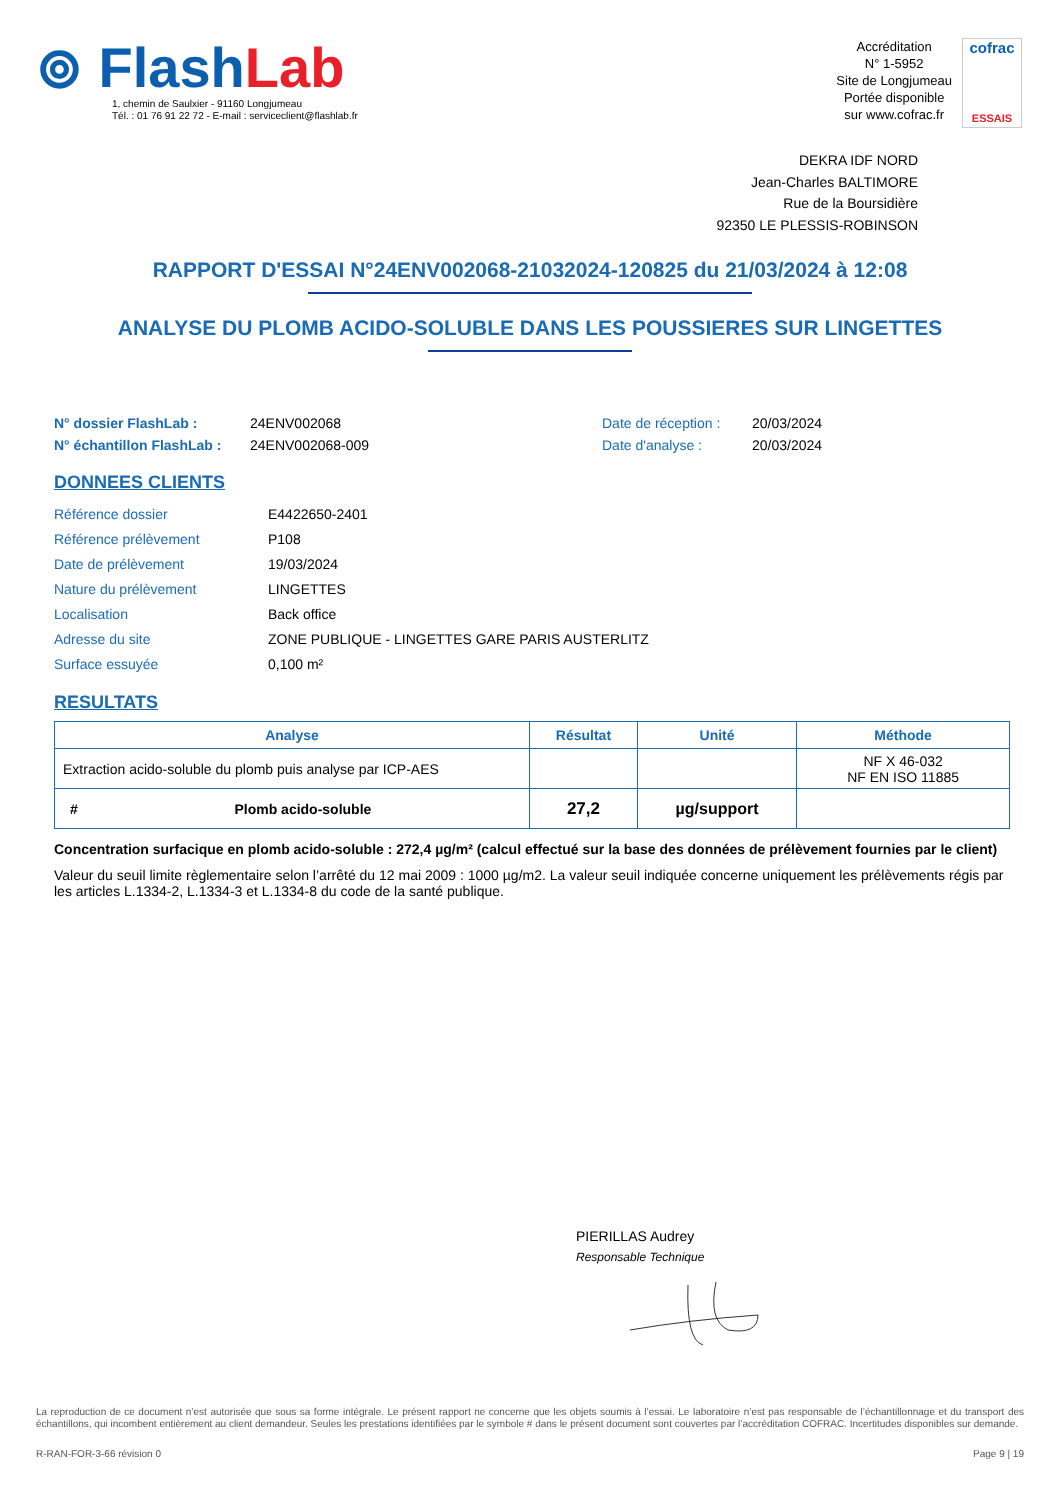⊚ FlashLab
1, chemin de Saulxier - 91160 Longjumeau
Tél. : 01 76 91 22 72 - E-mail : serviceclient@flashlab.fr
Accréditation
N° 1-5952
Site de Longjumeau
Portée disponible
sur www.cofrac.fr
cofrac
ESSAIS
DEKRA IDF NORD
Jean-Charles BALTIMORE
Rue de la Boursidière
92350 LE PLESSIS-ROBINSON
RAPPORT D'ESSAI N°24ENV002068-21032024-120825 du 21/03/2024 à 12:08
ANALYSE DU PLOMB ACIDO-SOLUBLE DANS LES POUSSIERES SUR LINGETTES
N° dossier FlashLab :
N° échantillon FlashLab :
24ENV002068
24ENV002068-009
Date de réception :
Date d'analyse :
20/03/2024
20/03/2024
DONNEES CLIENTS
| Référence dossier | E4422650-2401 |
| Référence prélèvement | P108 |
| Date de prélèvement | 19/03/2024 |
| Nature du prélèvement | LINGETTES |
| Localisation | Back office |
| Adresse du site | ZONE PUBLIQUE - LINGETTES GARE PARIS AUSTERLITZ |
| Surface essuyée | 0,100 m² |
RESULTATS
| Analyse | Résultat | Unité | Méthode |
| --- | --- | --- | --- |
| Extraction acido-soluble du plomb puis analyse par ICP-AES | | | NF X 46-032 NF EN ISO 11885 |
| # Plomb acido-soluble | 27,2 | µg/support | |
Concentration surfacique en plomb acido-soluble : 272,4 µg/m² (calcul effectué sur la base des données de prélèvement fournies par le client)
Valeur du seuil limite règlementaire selon l’arrêté du 12 mai 2009 : 1000 µg/m2. La valeur seuil indiquée concerne uniquement les prélèvements régis par les articles L.1334-2, L.1334-3 et L.1334-8 du code de la santé publique.
PIERILLAS Audrey
Responsable Technique
La reproduction de ce document n’est autorisée que sous sa forme intégrale. Le présent rapport ne concerne que les objets soumis à l’essai. Le laboratoire n’est pas responsable de l’échantillonnage et du transport des échantillons, qui incombent entièrement au client demandeur. Seules les prestations identifiées par le symbole # dans le présent document sont couvertes par l’accréditation COFRAC. Incertitudes disponibles sur demande.
R-RAN-FOR-3-66 révision 0 Page 9 | 19